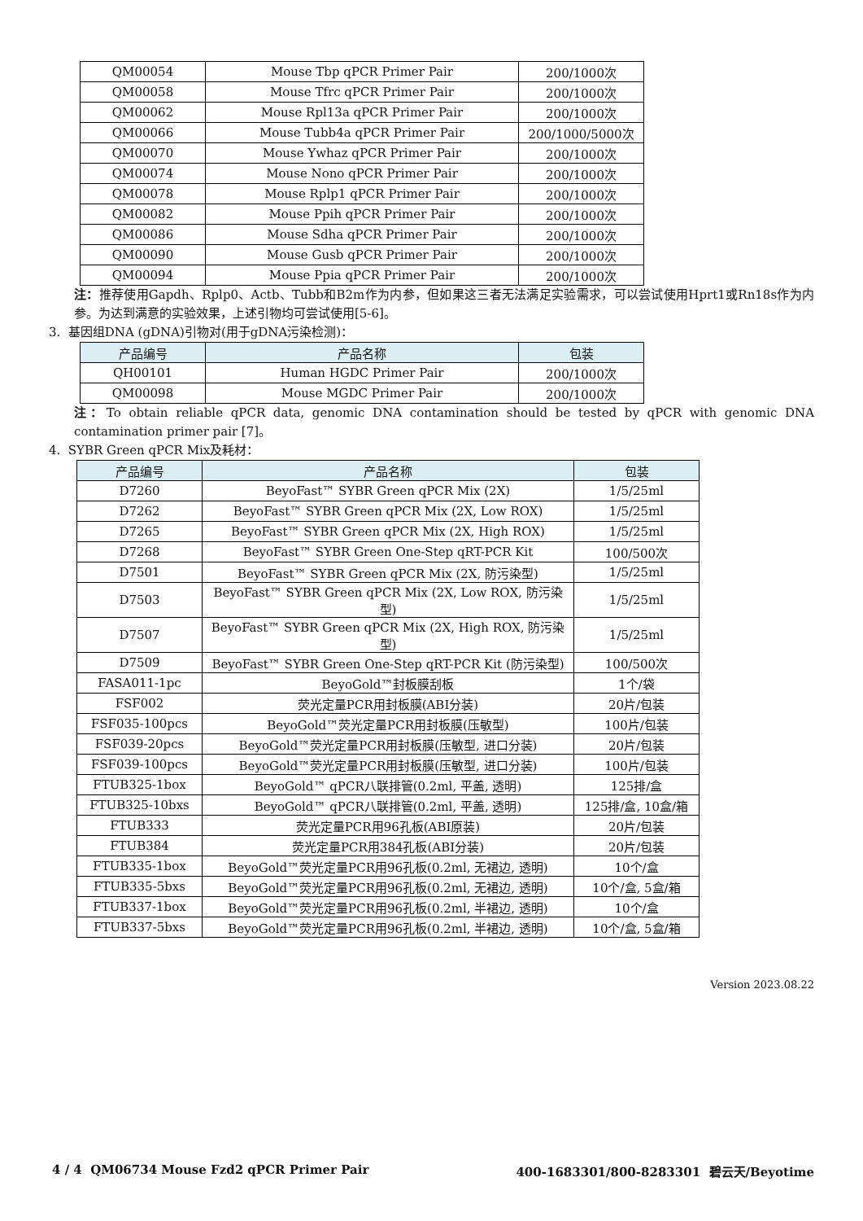| QM00054 | Mouse Tbp qPCR Primer Pair | 200/1000次 |
| QM00058 | Mouse Tfrc qPCR Primer Pair | 200/1000次 |
| QM00062 | Mouse Rpl13a qPCR Primer Pair | 200/1000次 |
| QM00066 | Mouse Tubb4a qPCR Primer Pair | 200/1000/5000次 |
| QM00070 | Mouse Ywhaz qPCR Primer Pair | 200/1000次 |
| QM00074 | Mouse Nono qPCR Primer Pair | 200/1000次 |
| QM00078 | Mouse Rplp1 qPCR Primer Pair | 200/1000次 |
| QM00082 | Mouse Ppih qPCR Primer Pair | 200/1000次 |
| QM00086 | Mouse Sdha qPCR Primer Pair | 200/1000次 |
| QM00090 | Mouse Gusb qPCR Primer Pair | 200/1000次 |
| QM00094 | Mouse Ppia qPCR Primer Pair | 200/1000次 |
注：推荐使用Gapdh、Rplp0、Actb、Tubb和B2m作为内参，但如果这三者无法满足实验需求，可以尝试使用Hprt1或Rn18s作为内参。为达到满意的实验效果，上述引物均可尝试使用[5-6]。
3. 基因组DNA (gDNA)引物对(用于gDNA污染检测)：
| 产品编号 | 产品名称 | 包装 |
| --- | --- | --- |
| QH00101 | Human HGDC Primer Pair | 200/1000次 |
| QM00098 | Mouse MGDC Primer Pair | 200/1000次 |
注：To obtain reliable qPCR data, genomic DNA contamination should be tested by qPCR with genomic DNA contamination primer pair [7]。
4. SYBR Green qPCR Mix及耗材：
| 产品编号 | 产品名称 | 包装 |
| --- | --- | --- |
| D7260 | BeyoFast™ SYBR Green qPCR Mix (2X) | 1/5/25ml |
| D7262 | BeyoFast™ SYBR Green qPCR Mix (2X, Low ROX) | 1/5/25ml |
| D7265 | BeyoFast™ SYBR Green qPCR Mix (2X, High ROX) | 1/5/25ml |
| D7268 | BeyoFast™ SYBR Green One-Step qRT-PCR Kit | 100/500次 |
| D7501 | BeyoFast™ SYBR Green qPCR Mix (2X, 防污染型) | 1/5/25ml |
| D7503 | BeyoFast™ SYBR Green qPCR Mix (2X, Low ROX, 防污染型) | 1/5/25ml |
| D7507 | BeyoFast™ SYBR Green qPCR Mix (2X, High ROX, 防污染型) | 1/5/25ml |
| D7509 | BeyoFast™ SYBR Green One-Step qRT-PCR Kit (防污染型) | 100/500次 |
| FASA011-1pc | BeyoGold™封板膜刮板 | 1个/袋 |
| FSF002 | 荧光定量PCR用封板膜(ABI分装) | 20片/包装 |
| FSF035-100pcs | BeyoGold™荧光定量PCR用封板膜(压敏型) | 100片/包装 |
| FSF039-20pcs | BeyoGold™荧光定量PCR用封板膜(压敏型, 进口分装) | 20片/包装 |
| FSF039-100pcs | BeyoGold™荧光定量PCR用封板膜(压敏型, 进口分装) | 100片/包装 |
| FTUB325-1box | BeyoGold™ qPCR八联排管(0.2ml, 平盖, 透明) | 125排/盒 |
| FTUB325-10bxs | BeyoGold™ qPCR八联排管(0.2ml, 平盖, 透明) | 125排/盒, 10盒/箱 |
| FTUB333 | 荧光定量PCR用96孔板(ABI原装) | 20片/包装 |
| FTUB384 | 荧光定量PCR用384孔板(ABI分装) | 20片/包装 |
| FTUB335-1box | BeyoGold™荧光定量PCR用96孔板(0.2ml, 无裙边, 透明) | 10个/盒 |
| FTUB335-5bxs | BeyoGold™荧光定量PCR用96孔板(0.2ml, 无裙边, 透明) | 10个/盒, 5盒/箱 |
| FTUB337-1box | BeyoGold™荧光定量PCR用96孔板(0.2ml, 半裙边, 透明) | 10个/盒 |
| FTUB337-5bxs | BeyoGold™荧光定量PCR用96孔板(0.2ml, 半裙边, 透明) | 10个/盒, 5盒/箱 |
Version 2023.08.22
4 / 4 QM06734 Mouse Fzd2 qPCR Primer Pair 400-1683301/800-8283301 碧云天/Beyotime